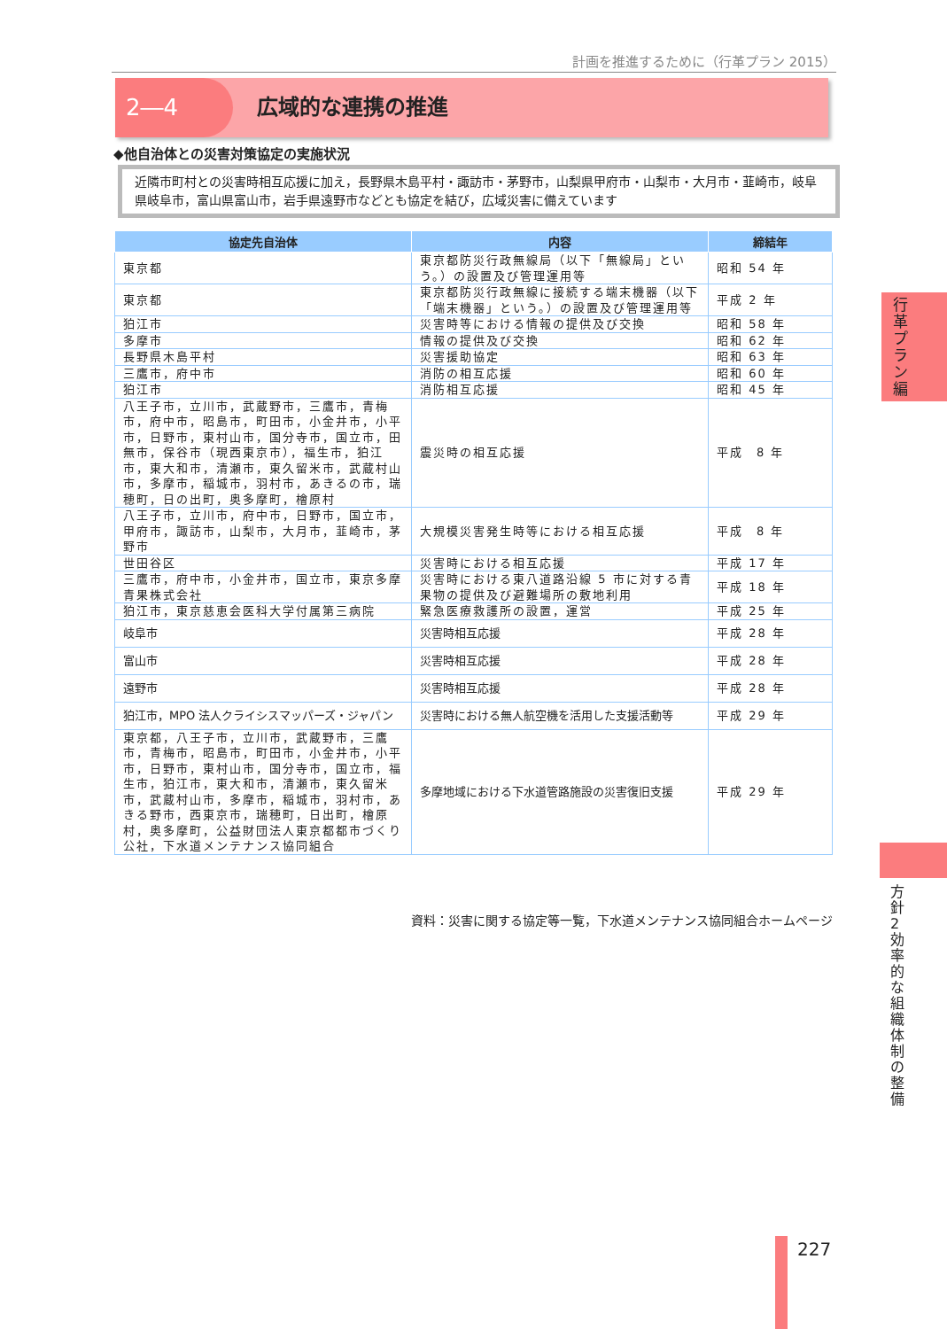計画を推進するために（行革プラン 2015）
2―4 広域的な連携の推進
◆他自治体との災害対策協定の実施状況
近隣市町村との災害時相互応援に加え，長野県木島平村・諏訪市・茅野市，山梨県甲府市・山梨市・大月市・韮崎市，岐阜県岐阜市，富山県富山市，岩手県遠野市などとも協定を結び，広域災害に備えています
| 協定先自治体 | 内容 | 締結年 |
| --- | --- | --- |
| 東京都 | 東京都防災行政無線局（以下「無線局」という。）の設置及び管理運用等 | 昭和 54 年 |
| 東京都 | 東京都防災行政無線に接続する端末機器（以下「端末機器」という。）の設置及び管理運用等 | 平成 2 年 |
| 狛江市 | 災害時等における情報の提供及び交換 | 昭和 58 年 |
| 多摩市 | 情報の提供及び交換 | 昭和 62 年 |
| 長野県木島平村 | 災害援助協定 | 昭和 63 年 |
| 三鷹市，府中市 | 消防の相互応援 | 昭和 60 年 |
| 狛江市 | 消防相互応援 | 昭和 45 年 |
| 八王子市，立川市，武蔵野市，三鷹市，青梅市，府中市，昭島市，町田市，小金井市，小平市，日野市，東村山市，国分寺市，国立市，田無市，保谷市（現西東京市），福生市，狛江市，東大和市，清瀬市，東久留米市，武蔵村山市，多摩市，稲城市，羽村市，あきるの市，瑞穂町，日の出町，奥多摩町，檜原村 | 震災時の相互応援 | 平成 8 年 |
| 八王子市，立川市，府中市，日野市，国立市，甲府市，諏訪市，山梨市，大月市，韮崎市，茅野市 | 大規模災害発生時等における相互応援 | 平成 8 年 |
| 世田谷区 | 災害時における相互応援 | 平成 17 年 |
| 三鷹市，府中市，小金井市，国立市，東京多摩青果株式会社 | 災害時における東八道路沿線 5 市に対する青果物の提供及び避難場所の敷地利用 | 平成 18 年 |
| 狛江市，東京慈恵会医科大学付属第三病院 | 緊急医療救護所の設置，運営 | 平成 25 年 |
| 岐阜市 | 災害時相互応援 | 平成 28 年 |
| 富山市 | 災害時相互応援 | 平成 28 年 |
| 遠野市 | 災害時相互応援 | 平成 28 年 |
| 狛江市，MPO 法人クライシスマッパーズ・ジャパン | 災害時における無人航空機を活用した支援活動等 | 平成 29 年 |
| 東京都，八王子市，立川市，武蔵野市，三鷹市，青梅市，昭島市，町田市，小金井市，小平市，日野市，東村山市，国分寺市，国立市，福生市，狛江市，東大和市，清瀬市，東久留米市，武蔵村山市，多摩市，稲城市，羽村市，あきる野市，西東京市，瑞穂町，日出町，檜原村，奥多摩町，公益財団法人東京都都市づくり公社，下水道メンテナンス協同組合 | 多摩地域における下水道管路施設の災害復旧支援 | 平成 29 年 |
資料：災害に関する協定等一覧，下水道メンテナンス協同組合ホームページ
行革プラン編
方針2　効率的な組織体制の整備
227